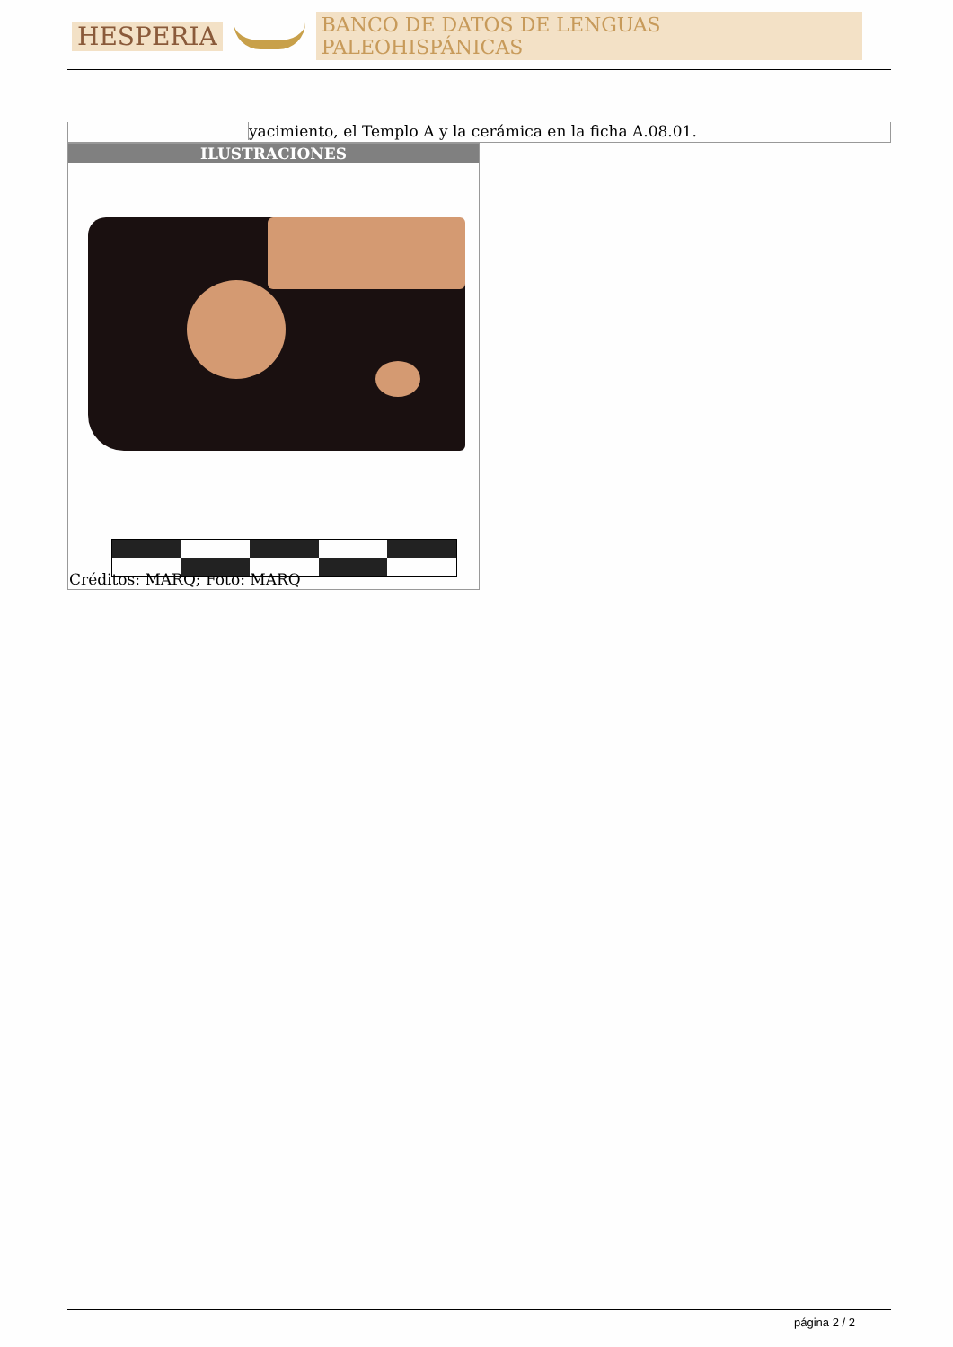HESPERIA BANCO DE DATOS DE LENGUAS PALEOHISPÁNICAS
yacimiento, el Templo A y la cerámica en la ficha A.08.01.
| ILUSTRACIONES |
| --- |
| Créditos: MARQ; Foto: MARQ |
página 2 / 2